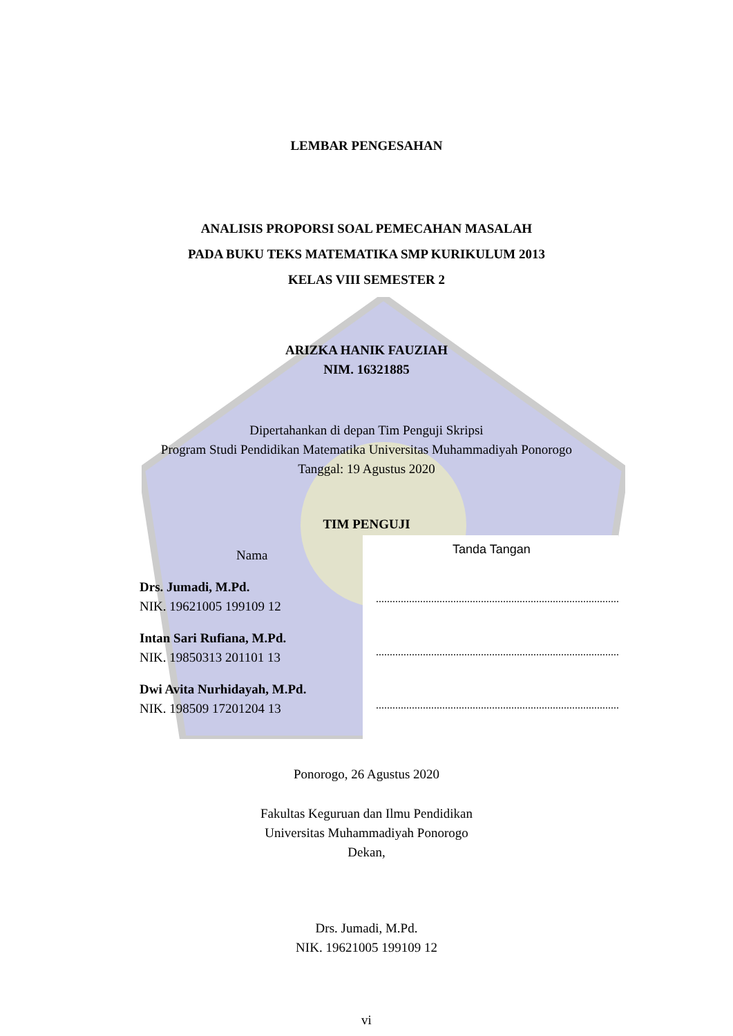LEMBAR PENGESAHAN
ANALISIS PROPORSI SOAL PEMECAHAN MASALAH
PADA BUKU TEKS MATEMATIKA SMP KURIKULUM 2013
KELAS VIII SEMESTER 2
ARIZKA HANIK FAUZIAH
NIM. 16321885
Dipertahankan di depan Tim Penguji Skripsi
Program Studi Pendidikan Matematika Universitas Muhammadiyah Ponorogo
Tanggal: 19 Agustus 2020
TIM PENGUJI
Nama
Drs. Jumadi, M.Pd.
NIK. 19621005 199109 12
Intan Sari Rufiana, M.Pd.
NIK. 19850313 201101 13
Dwi Avita Nurhidayah, M.Pd.
NIK. 198509 17201204 13
Tanda Tangan
Ponorogo, 26 Agustus 2020
Fakultas Keguruan dan Ilmu Pendidikan
Universitas Muhammadiyah Ponorogo
Dekan,
Drs. Jumadi, M.Pd.
NIK. 19621005 199109 12
vi